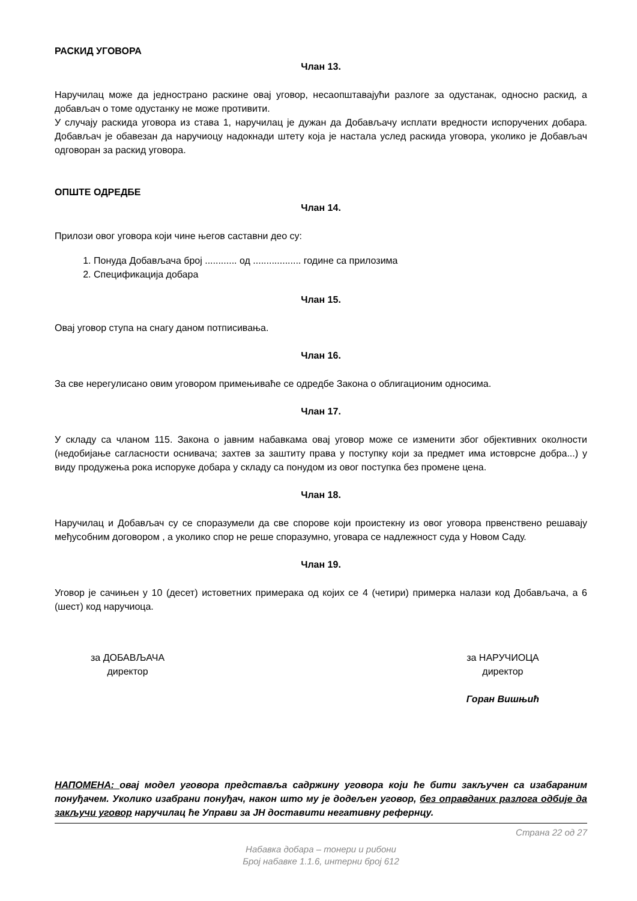РАСКИД УГОВОРА
Члан 13.
Наручилац може да једнострано раскине овај уговор, несаопштавајући разлоге за одустанак, односно раскид, а добављач о томе одустанку не може противити.
У случају раскида уговора из става 1, наручилац је дужан да Добављачу исплати вредности испоручених добара. Добављач је обавезан да наручиоцу надокнади штету која је настала услед раскида уговора, уколико је Добављач одговоран за раскид уговора.
ОПШТЕ ОДРЕДБЕ
Члан 14.
Прилози овог уговора који чине његов саставни део су:
1. Понуда Добављача број ............ од .................. године са прилозима
2. Спецификација добара
Члан 15.
Овај уговор ступа на снагу даном потписивања.
Члан 16.
За све нерегулисано овим уговором примењиваће се одредбе Закона о облигационим односима.
Члан 17.
У складу са чланом 115. Закона о јавним набавкама овај уговор може се изменити због објективних околности (недобијање сагласности оснивача; захтев за заштиту права у поступку који за предмет има истоврсне добра...) у виду продужења рока испоруке добара у складу са понудом из овог поступка без промене цена.
Члан 18.
Наручилац и Добављач су се споразумели да све спорове који проистекну из овог уговора првенствено решавају међусобним договором , а уколико спор не реше споразумно, уговара се надлежност суда у Новом Саду.
Члан 19.
Уговор је сачињен у 10 (десет) истоветних примерака од којих се 4 (четири) примерка налази код Добављача, а 6 (шест) код наручиоца.
за ДОБАВЉАЧА
директор
за НАРУЧИОЦА
директор
Горан Вишњић
НАПОМЕНА: овај модел уговора представља садржину уговора који ће бити закључен са изабараним понуђачем. Уколико изабрани понуђач, након што му је додељен уговор, без оправданих разлога одбије да закључи уговор наручилац ће Управи за ЈН доставити негативну рефернцу.
Страна 22 од 27
Набавка добара – тонери и рибони
Број набавке 1.1.6, интерни број 612